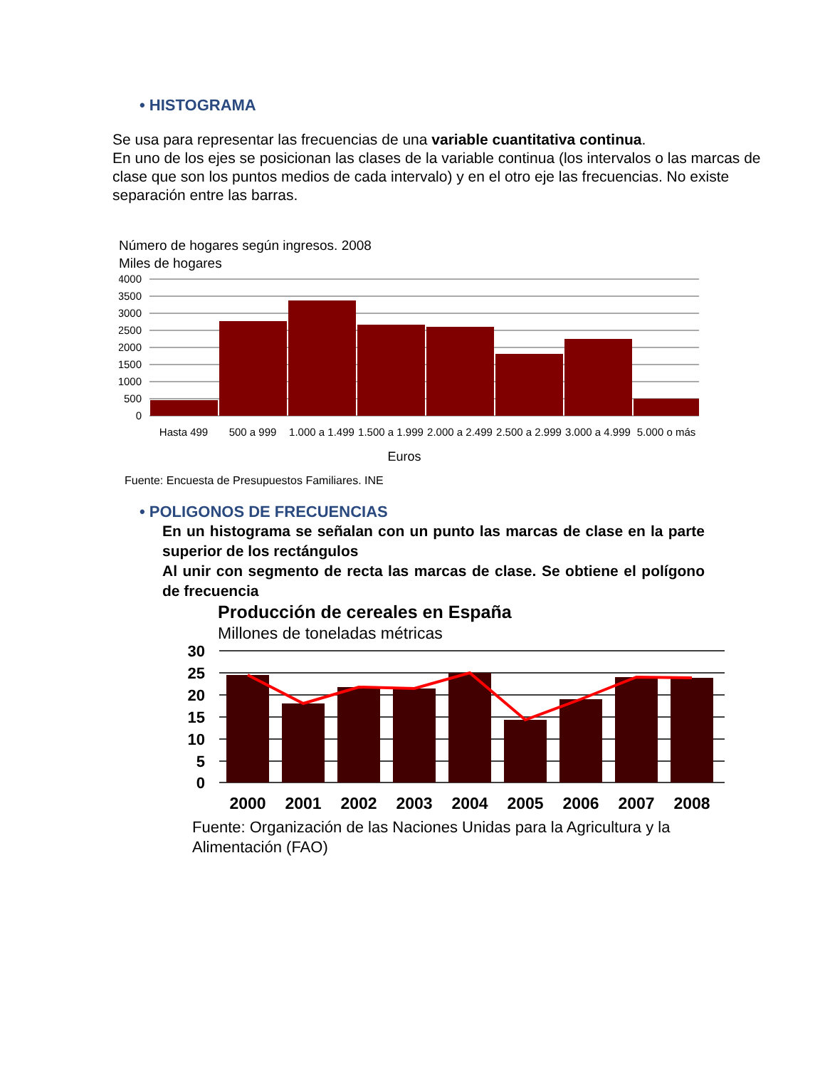• HISTOGRAMA
Se usa para representar las frecuencias de una variable cuantitativa continua.
En uno de los ejes se posicionan las clases de la variable continua (los intervalos o las marcas de clase que son los puntos medios de cada intervalo) y en el otro eje las frecuencias. No existe separación entre las barras.
Número de hogares según ingresos. 2008
Miles de hogares
4000
3500
3000
2500
2000
1500
1000
500
0
Hasta 499
500 a 999
1.000 a 1.499
1.500 a 1.999
2.000 a 2.499
2.500 a 2.999
3.000 a 4.999
5.000 o más
Euros
Fuente: Encuesta de Presupuestos Familiares. INE
• POLIGONOS DE FRECUENCIAS
En un histograma se señalan con un punto las marcas de clase en la parte superior de los rectángulos
Al unir con segmento de recta las marcas de clase. Se obtiene el polígono de frecuencia
Producción de cereales en España
Millones de toneladas métricas
30
25
20
15
10
5
0
2000
2001
2002
2003
2004
2005
2006
2007
2008
Fuente: Organización de las Naciones Unidas para la Agricultura y la Alimentación (FAO)